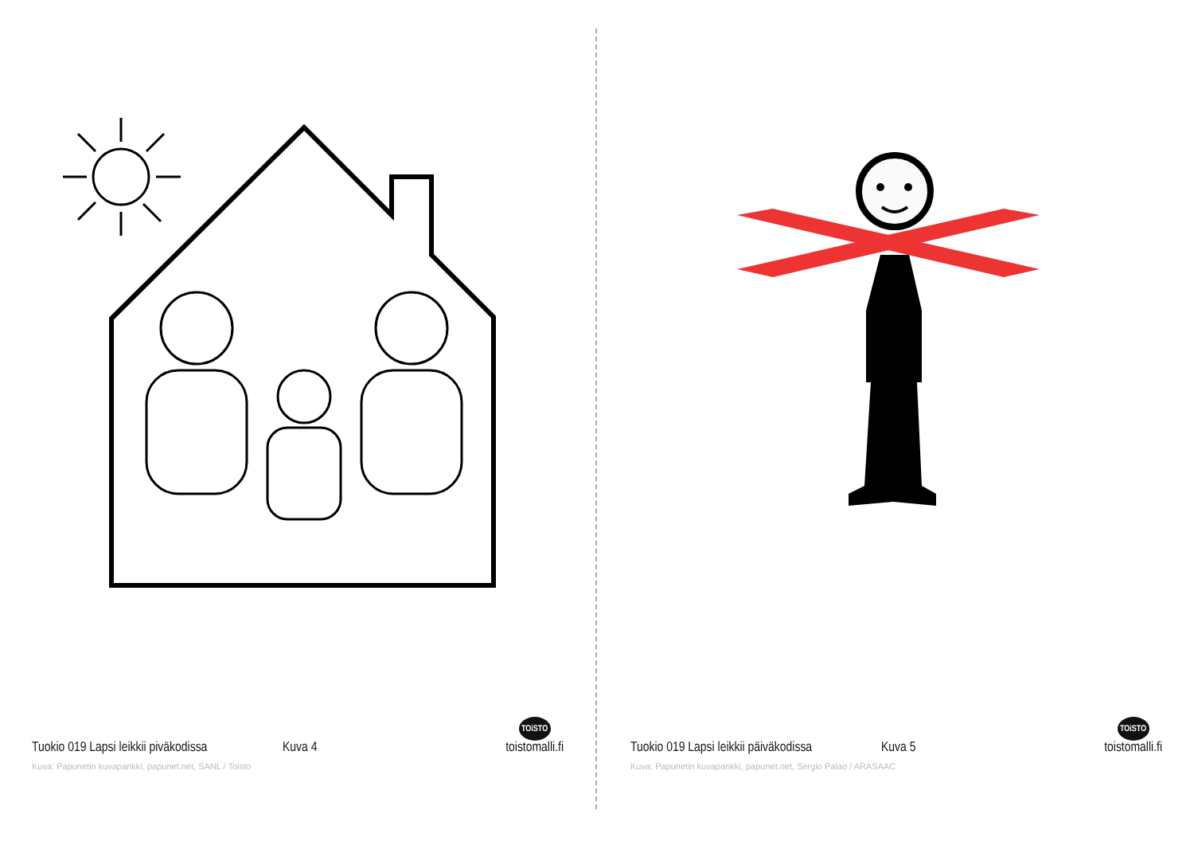Tuokio 019 Lapsi leikkii piväkodissa Kuva 4 TOiSTO
toistomalli.fi
Kuva: Papunetin kuvapankki, papunet.net, SANL / Toisto
Tuokio 019 Lapsi leikkii päiväkodissa Kuva 5 TOiSTO
toistomalli.fi
Kuva: Papunetin kuvapankki, papunet.net, Sergio Palao / ARASAAC